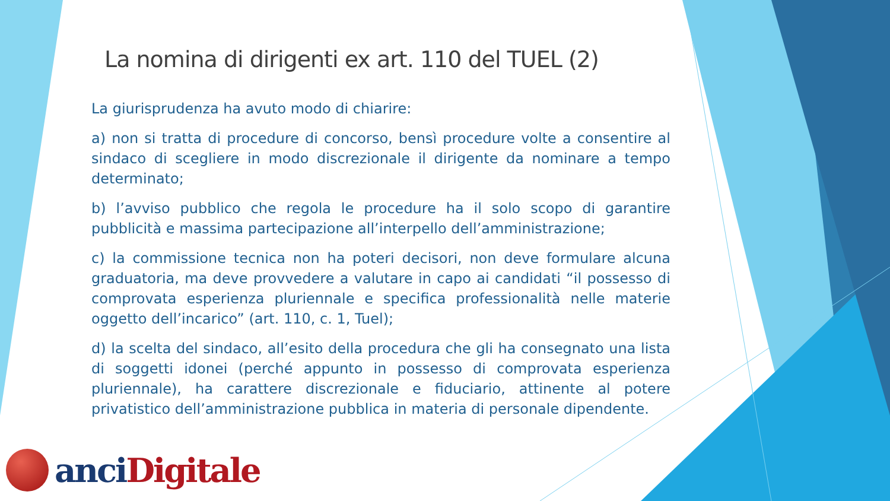La nomina di dirigenti ex art. 110 del TUEL (2)
La giurisprudenza ha avuto modo di chiarire:
a) non si tratta di procedure di concorso, bensì procedure volte a consentire al sindaco di scegliere in modo discrezionale il dirigente da nominare a tempo determinato;
b) l’avviso pubblico che regola le procedure ha il solo scopo di garantire pubblicità e massima partecipazione all’interpello dell’amministrazione;
c) la commissione tecnica non ha poteri decisori, non deve formulare alcuna graduatoria, ma deve provvedere a valutare in capo ai candidati “il possesso di comprovata esperienza pluriennale e specifica professionalità nelle materie oggetto dell’incarico” (art. 110, c. 1, Tuel);
d) la scelta del sindaco, all’esito della procedura che gli ha consegnato una lista di soggetti idonei (perché appunto in possesso di comprovata esperienza pluriennale), ha carattere discrezionale e fiduciario, attinente al potere privatistico dell’amministrazione pubblica in materia di personale dipendente.
anci Digitale